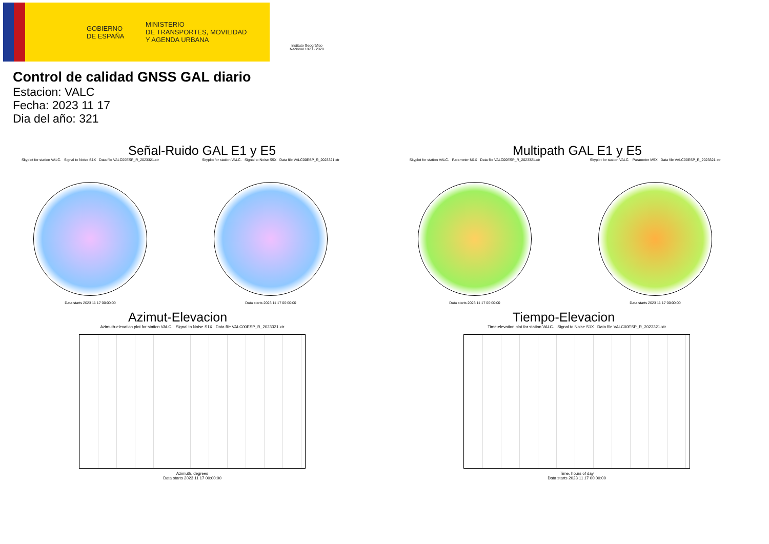GOBIERNO
DE ESPAÑA
MINISTERIO
DE TRANSPORTES, MOVILIDAD
Y AGENDA URBANA
Instituto Geográfico Nacional 1870 · 2020
Control de calidad GNSS GAL diario
Estacion: VALC
Fecha: 2023 11 17
Dia del año: 321
Señal-Ruido GAL E1 y E5
Skyplot for station VALC. Signal to Noise S1X Data file VALC00ESP_R_2023321.xtr
Data starts 2023 11 17 00:00:00
Skyplot for station VALC. Signal to Noise S5X Data file VALC00ESP_R_2023321.xtr
Data starts 2023 11 17 00:00:00
Multipath GAL E1 y E5
Skyplot for station VALC. Parameter M1X Data file VALC00ESP_R_2023321.xtr
Data starts 2023 11 17 00:00:00
Skyplot for station VALC. Parameter M5X Data file VALC00ESP_R_2023321.xtr
Data starts 2023 11 17 00:00:00
Azimut-Elevacion
Azimuth-elevation plot for station VALC. Signal to Noise S1X Data file VALC00ESP_R_2023321.xtr
Azimuth, degrees
Data starts 2023 11 17 00:00:00
Tiempo-Elevacion
Time-elevation plot for station VALC. Signal to Noise S1X Data file VALC00ESP_R_2023321.xtr
Time, hours of day
Data starts 2023 11 17 00:00:00